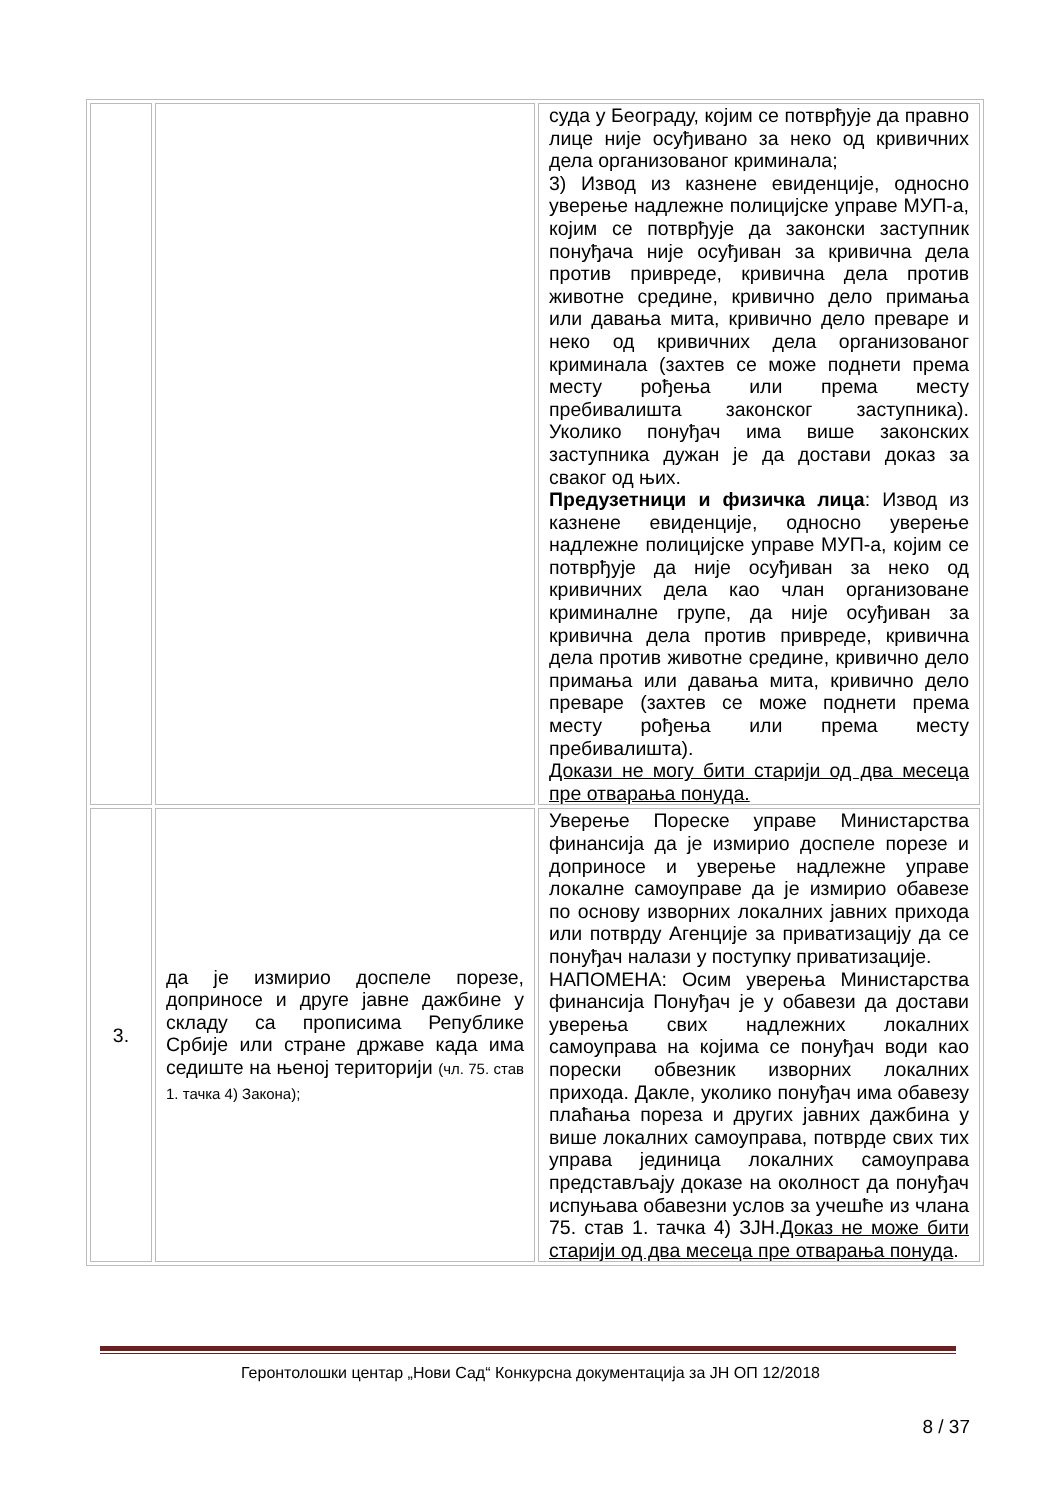| | | суда у Београду, којим се потврђује да правно лице није осуђивано за неко од кривичних дела организованог криминала; 3) Извод из казнене евиденције, односно уверење надлежне полицијске управе МУП-а, којим се потврђује да законски заступник понуђача није осуђиван за кривична дела против привреде, кривична дела против животне средине, кривично дело примања или давања мита, кривично дело преваре и неко од кривичних дела организованог криминала (захтев се може поднети према месту рођења или према месту пребивалишта законског заступника). Уколико понуђач има више законских заступника дужан је да достави доказ за сваког од њих. Предузетници и физичка лица : Извод из казнене евиденције, односно уверење надлежне полицијске управе МУП-а, којим се потврђује да није осуђиван за неко од кривичних дела као члан организоване криминалне групе, да није осуђиван за кривична дела против привреде, кривична дела против животне средине, кривично дело примања или давања мита, кривично дело преваре (захтев се може поднети према месту рођења или према месту пребивалишта). Докази не могу бити старији од два месеца пре отварања понуда. |
| 3. | да је измирио доспеле порезе, доприносе и друге јавне дажбине у складу са прописима Републике Србије или стране државе када има седиште на њеној територији (чл. 75. став 1. тачка 4) Закона); | Уверење Пореске управе Министарства финансија да је измирио доспеле порезе и доприносе и уверење надлежне управе локалне самоуправе да је измирио обавезе по основу изворних локалних јавних прихода или потврду Агенције за приватизацију да се понуђач налази у поступку приватизације. НАПОМЕНА: Осим уверења Министарства финансија Понуђач је у обавези да достави уверења свих надлежних локалних самоуправа на којима се понуђач води као порески обвезник изворних локалних прихода. Дакле, уколико понуђач има обавезу плаћања пореза и других јавних дажбина у више локалних самоуправа, потврде свих тих управа јединица локалних самоуправа представљају доказе на околност да понуђач испуњава обавезни услов за учешће из члана 75. став 1. тачка 4) ЗЈН. Доказ не може бити старији од два месеца пре отварања понуда . |
Геронтолошки центар „Нови Сад“ Конкурсна документација за ЈН ОП 12/2018
8 / 37